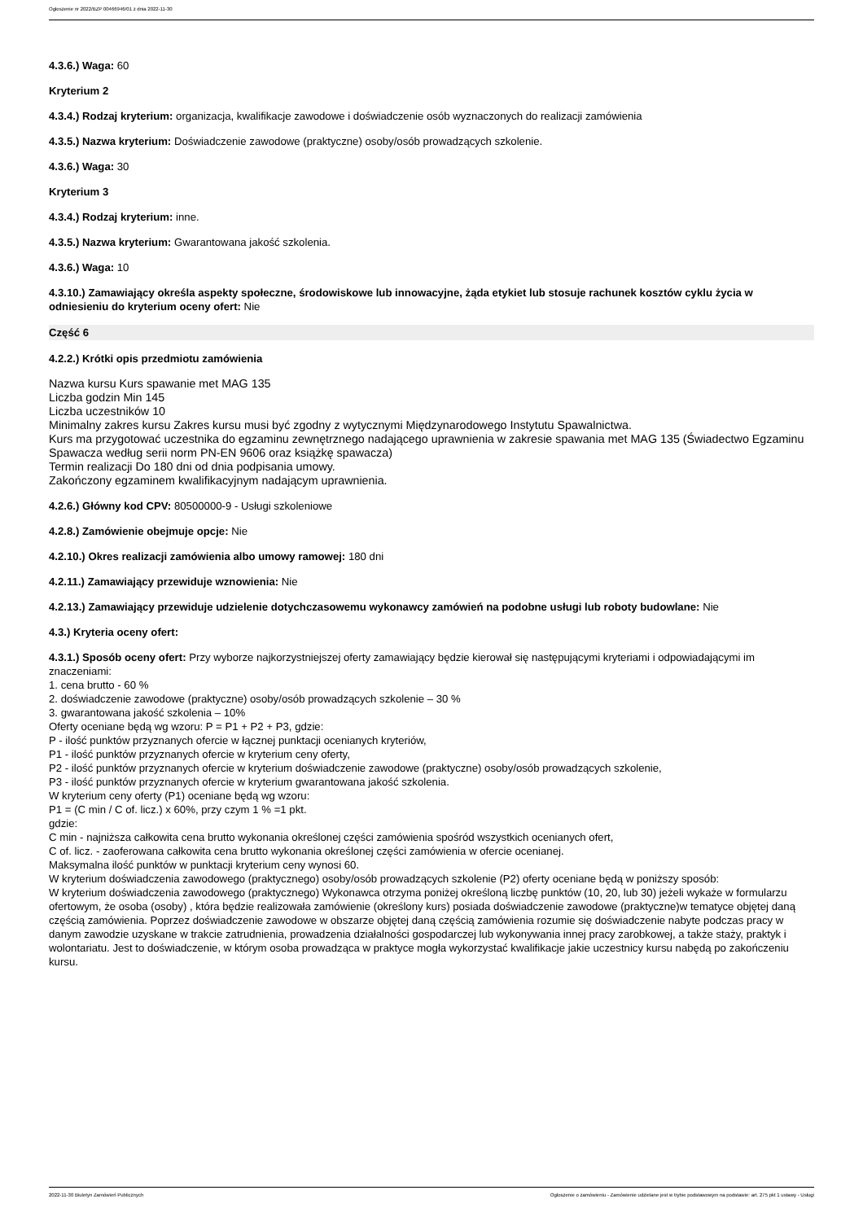Ogłoszenie nr 2022/BZP 00466946/01 z dnia 2022-11-30
4.3.6.) Waga: 60
Kryterium 2
4.3.4.) Rodzaj kryterium: organizacja, kwalifikacje zawodowe i doświadczenie osób wyznaczonych do realizacji zamówienia
4.3.5.) Nazwa kryterium: Doświadczenie zawodowe (praktyczne) osoby/osób prowadzących szkolenie.
4.3.6.) Waga: 30
Kryterium 3
4.3.4.) Rodzaj kryterium: inne.
4.3.5.) Nazwa kryterium: Gwarantowana jakość szkolenia.
4.3.6.) Waga: 10
4.3.10.) Zamawiający określa aspekty społeczne, środowiskowe lub innowacyjne, żąda etykiet lub stosuje rachunek kosztów cyklu życia w odniesieniu do kryterium oceny ofert: Nie
Część 6
4.2.2.) Krótki opis przedmiotu zamówienia
Nazwa kursu Kurs spawanie met MAG 135
Liczba godzin Min 145
Liczba uczestników 10
Minimalny zakres kursu Zakres kursu musi być zgodny z wytycznymi Międzynarodowego Instytutu Spawalnictwa.
Kurs ma przygotować uczestnika do egzaminu zewnętrznego nadającego uprawnienia w zakresie spawania met MAG 135 (Świadectwo Egzaminu
Spawacza według serii norm PN-EN 9606 oraz książkę spawacza)
Termin realizacji Do 180 dni od dnia podpisania umowy.
Zakończony egzaminem kwalifikacyjnym nadającym uprawnienia.
4.2.6.) Główny kod CPV: 80500000-9 - Usługi szkoleniowe
4.2.8.) Zamówienie obejmuje opcje: Nie
4.2.10.) Okres realizacji zamówienia albo umowy ramowej: 180 dni
4.2.11.) Zamawiający przewiduje wznowienia: Nie
4.2.13.) Zamawiający przewiduje udzielenie dotychczasowemu wykonawcy zamówień na podobne usługi lub roboty budowlane: Nie
4.3.) Kryteria oceny ofert:
4.3.1.) Sposób oceny ofert: Przy wyborze najkorzystniejszej oferty zamawiający będzie kierował się następującymi kryteriami i odpowiadającymi im znaczeniami:
1. cena brutto - 60 %
2. doświadczenie zawodowe (praktyczne) osoby/osób prowadzących szkolenie – 30 %
3. gwarantowana jakość szkolenia – 10%
Oferty oceniane będą wg wzoru: P = P1 + P2 + P3, gdzie:
P - ilość punktów przyznanych ofercie w łącznej punktacji ocenianych kryteriów,
P1 - ilość punktów przyznanych ofercie w kryterium ceny oferty,
P2 - ilość punktów przyznanych ofercie w kryterium doświadczenie zawodowe (praktyczne) osoby/osób prowadzących szkolenie,
P3 - ilość punktów przyznanych ofercie w kryterium gwarantowana jakość szkolenia.
W kryterium ceny oferty (P1) oceniane będą wg wzoru:
P1 = (C min / C of. licz.) x 60%, przy czym 1 % =1 pkt.
gdzie:
C min - najniższa całkowita cena brutto wykonania określonej części zamówienia spośród wszystkich ocenianych ofert,
C of. licz. - zaoferowana całkowita cena brutto wykonania określonej części zamówienia w ofercie ocenianej.
Maksymalna ilość punktów w punktacji kryterium ceny wynosi 60.
W kryterium doświadczenia zawodowego (praktycznego) osoby/osób prowadzących szkolenie (P2) oferty oceniane będą w poniższy sposób:
W kryterium doświadczenia zawodowego (praktycznego) Wykonawca otrzyma poniżej określoną liczbę punktów (10, 20, lub 30) jeżeli wykaże w formularzu ofertowym, że osoba (osoby) , która będzie realizowała zamówienie (określony kurs) posiada doświadczenie zawodowe (praktyczne)w tematyce objętej daną częścią zamówienia. Poprzez doświadczenie zawodowe w obszarze objętej daną częścią zamówienia rozumie się doświadczenie nabyte podczas pracy w danym zawodzie uzyskane w trakcie zatrudnienia, prowadzenia działalności gospodarczej lub wykonywania innej pracy zarobkowej, a także staży, praktyk i wolontariatu. Jest to doświadczenie, w którym osoba prowadząca w praktyce mogła wykorzystać kwalifikacje jakie uczestnicy kursu nabędą po zakończeniu kursu.
2022-11-30 Biuletyn Zamówień Publicznych Ogłoszenie o zamówieniu - Zamówienie udzielane jest w trybie podstawowym na podstawie: art. 275 pkt 1 ustawy - Usługi